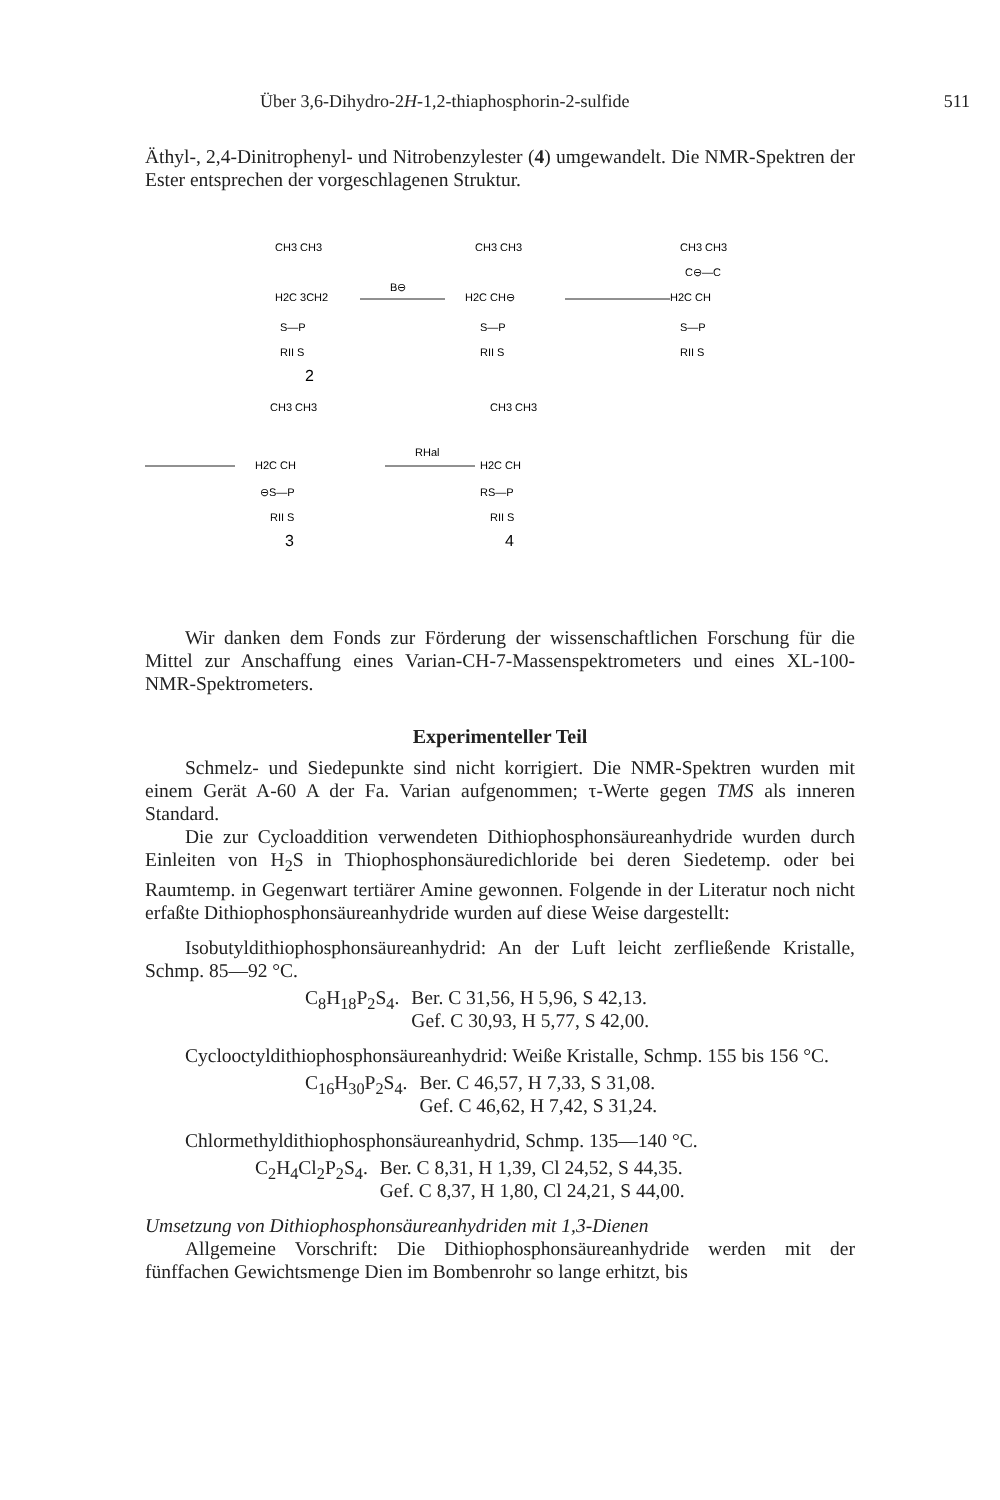Über 3,6-Dihydro-2H-1,2-thiaphosphorin-2-sulfide 511
Äthyl-, 2,4-Dinitrophenyl- und Nitrobenzylester (4) umgewandelt. Die NMR-Spektren der Ester entsprechen der vorgeschlagenen Struktur.
CH3 CH3
H2C 3CH2
S—P
RII S
2
B⊖
CH3 CH3
H2C CH⊖
S—P
RII S
CH3 CH3
C⊖—C
H2C CH
S—P
RII S
CH3 CH3
H2C CH
⊖S—P
RII S
3
RHal
CH3 CH3
H2C CH
RS—P
RII S
4
Wir danken dem Fonds zur Förderung der wissenschaftlichen Forschung für die Mittel zur Anschaffung eines Varian-CH-7-Massenspektrometers und eines XL-100-NMR-Spektrometers.
Experimenteller Teil
Schmelz- und Siedepunkte sind nicht korrigiert. Die NMR-Spektren wurden mit einem Gerät A-60 A der Fa. Varian aufgenommen; τ-Werte gegen TMS als inneren Standard.
Die zur Cycloaddition verwendeten Dithiophosphonsäureanhydride wurden durch Einleiten von H<sub>2</sub>S in Thiophosphonsäuredichloride bei deren Siedetemp. oder bei Raumtemp. in Gegenwart tertiärer Amine gewonnen. Folgende in der Literatur noch nicht erfaßte Dithiophosphonsäureanhydride wurden auf diese Weise dargestellt:
Isobutyldithiophosphonsäureanhydrid: An der Luft leicht zerfließende Kristalle, Schmp. 85—92 °C.
C<sub>8</sub>H<sub>18</sub>P<sub>2</sub>S<sub>4</sub>. Ber. C 31,56, H 5,96, S 42,13.
Gef. C 30,93, H 5,77, S 42,00.
Cyclooctyldithiophosphonsäureanhydrid: Weiße Kristalle, Schmp. 155 bis 156 °C.
C<sub>16</sub>H<sub>30</sub>P<sub>2</sub>S<sub>4</sub>. Ber. C 46,57, H 7,33, S 31,08.
Gef. C 46,62, H 7,42, S 31,24.
Chlormethyldithiophosphonsäureanhydrid, Schmp. 135—140 °C.
C<sub>2</sub>H<sub>4</sub>Cl<sub>2</sub>P<sub>2</sub>S<sub>4</sub>. Ber. C 8,31, H 1,39, Cl 24,52, S 44,35.
Gef. C 8,37, H 1,80, Cl 24,21, S 44,00.
Umsetzung von Dithiophosphonsäureanhydriden mit 1,3-Dienen
Allgemeine Vorschrift: Die Dithiophosphonsäureanhydride werden mit der fünffachen Gewichtsmenge Dien im Bombenrohr so lange erhitzt, bis